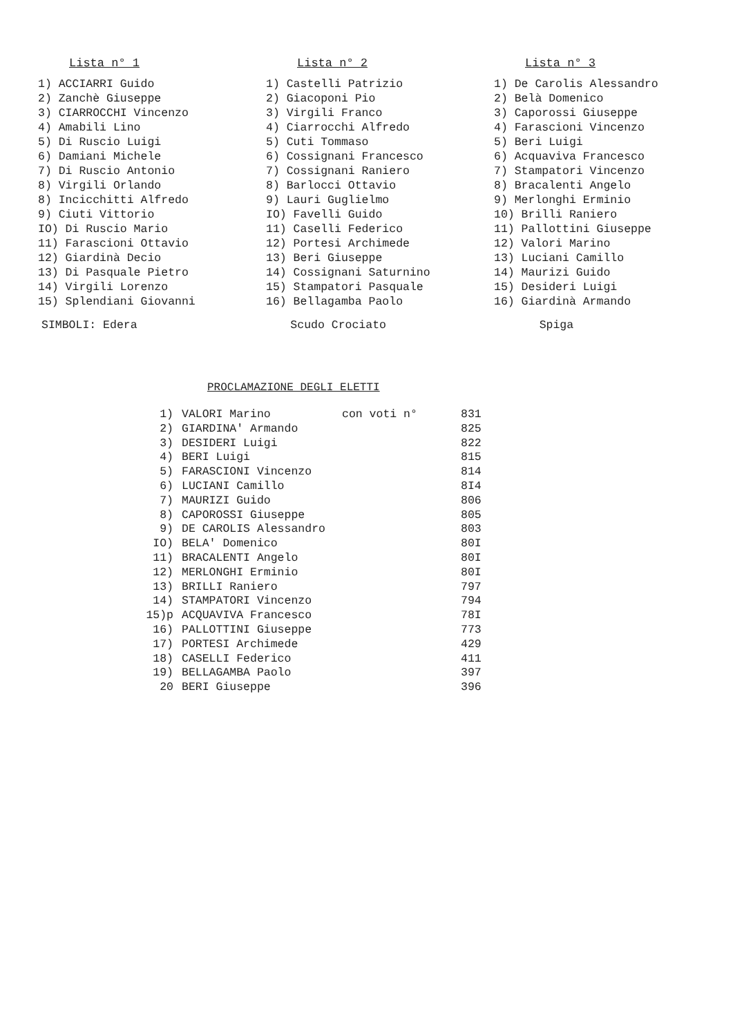Lista n° 1
1) ACCIARRI Guido
2) Zanchè Giuseppe
3) CIARROCCHI Vincenzo
4) Amabili Lino
5) Di Ruscio Luigi
6) Damiani Michele
7) Di Ruscio Antonio
8) Virgili Orlando
8) Incicchitti Alfredo
9) Ciuti Vittorio
IO) Di Ruscio Mario
11) Farascioni Ottavio
12) Giardinà Decio
13) Di Pasquale Pietro
14) Virgili Lorenzo
15) Splendiani Giovanni
Lista n° 2
1) Castelli Patrizio
2) Giacoponi Pio
3) Virgili Franco
4) Ciarrocchi Alfredo
5) Cuti Tommaso
6) Cossignani Francesco
7) Cossignani Raniero
8) Barlocci Ottavio
9) Lauri Guglielmo
IO) Favelli Guido
11) Caselli Federico
12) Portesi Archimede
13) Beri Giuseppe
14) Cossignani Saturnino
15) Stampatori Pasquale
16) Bellagamba Paolo
Lista n° 3
1) De Carolis Alessandro
2) Belà Domenico
3) Caporossi Giuseppe
4) Farascioni Vincenzo
5) Beri Luigi
6) Acquaviva Francesco
7) Stampatori Vincenzo
8) Bracalenti Angelo
9) Merlonghi Erminio
10) Brilli Raniero
11) Pallottini Giuseppe
12) Valori Marino
13) Luciani Camillo
14) Maurizi Guido
15) Desideri Luigi
16) Giardinà Armando
SIMBOLI: Edera Scudo Crociato Spiga
PROCLAMAZIONE DEGLI ELETTI
| 1) | VALORI Marino | con voti n° | 831 |
| 2) | GIARDINA' Armando | | 825 |
| 3) | DESIDERI Luigi | | 822 |
| 4) | BERI Luigi | | 815 |
| 5) | FARASCIONI Vincenzo | | 814 |
| 6) | LUCIANI Camillo | | 8I4 |
| 7) | MAURIZI Guido | | 806 |
| 8) | CAPOROSSI Giuseppe | | 805 |
| 9) | DE CAROLIS Alessandro | | 803 |
| IO) | BELA' Domenico | | 80I |
| 11) | BRACALENTI Angelo | | 80I |
| 12) | MERLONGHI Erminio | | 80I |
| 13) | BRILLI Raniero | | 797 |
| 14) | STAMPATORI Vincenzo | | 794 |
| 15)p | ACQUAVIVA Francesco | | 78I |
| 16) | PALLOTTINI Giuseppe | | 773 |
| 17) | PORTESI Archimede | | 429 |
| 18) | CASELLI Federico | | 411 |
| 19) | BELLAGAMBA Paolo | | 397 |
| 20 | BERI Giuseppe | | 396 |